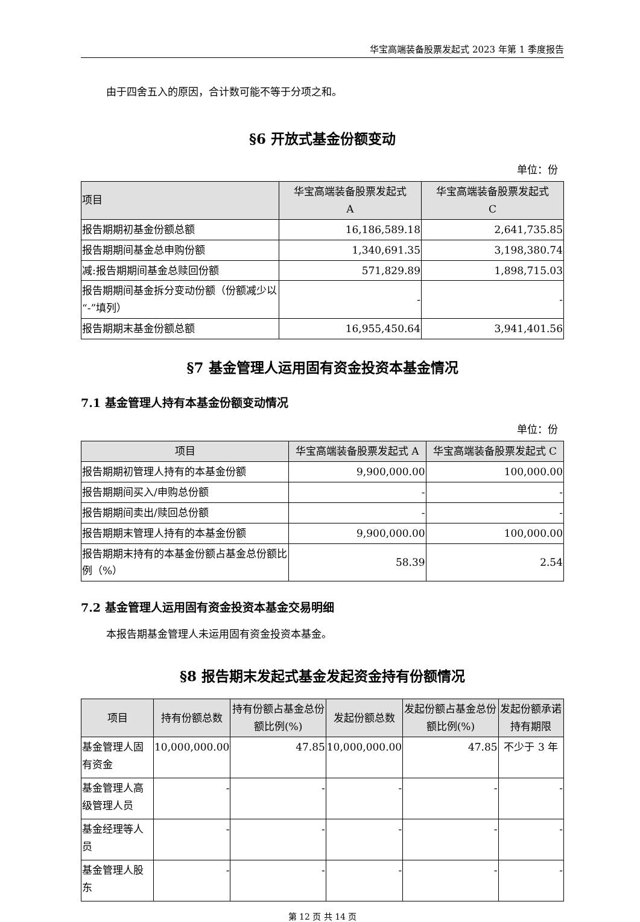华宝高端装备股票发起式 2023 年第 1 季度报告
由于四舍五入的原因，合计数可能不等于分项之和。
§6 开放式基金份额变动
单位：份
| 项目 | 华宝高端装备股票发起式 A | 华宝高端装备股票发起式 C |
| --- | --- | --- |
| 报告期期初基金份额总额 | 16,186,589.18 | 2,641,735.85 |
| 报告期期间基金总申购份额 | 1,340,691.35 | 3,198,380.74 |
| 减:报告期期间基金总赎回份额 | 571,829.89 | 1,898,715.03 |
| 报告期期间基金拆分变动份额（份额减少以“-”填列） | - | - |
| 报告期期末基金份额总额 | 16,955,450.64 | 3,941,401.56 |
§7 基金管理人运用固有资金投资本基金情况
7.1 基金管理人持有本基金份额变动情况
单位：份
| 项目 | 华宝高端装备股票发起式 A | 华宝高端装备股票发起式 C |
| --- | --- | --- |
| 报告期期初管理人持有的本基金份额 | 9,900,000.00 | 100,000.00 |
| 报告期期间买入/申购总份额 | - | - |
| 报告期期间卖出/赎回总份额 | - | - |
| 报告期期末管理人持有的本基金份额 | 9,900,000.00 | 100,000.00 |
| 报告期期末持有的本基金份额占基金总份额比例（%） | 58.39 | 2.54 |
7.2 基金管理人运用固有资金投资本基金交易明细
本报告期基金管理人未运用固有资金投资本基金。
§8 报告期末发起式基金发起资金持有份额情况
| 项目 | 持有份额总数 | 持有份额占基金总份额比例(%) | 发起份额总数 | 发起份额占基金总份额比例(%) | 发起份额承诺持有期限 |
| --- | --- | --- | --- | --- | --- |
| 基金管理人固有资金 | 10,000,000.00 | 47.85 | 10,000,000.00 | 47.85 | 不少于 3 年 |
| 基金管理人高级管理人员 | - | - | - | - | - |
| 基金经理等人员 | - | - | - | - | - |
| 基金管理人股东 | - | - | - | - | - |
第 12 页 共 14 页